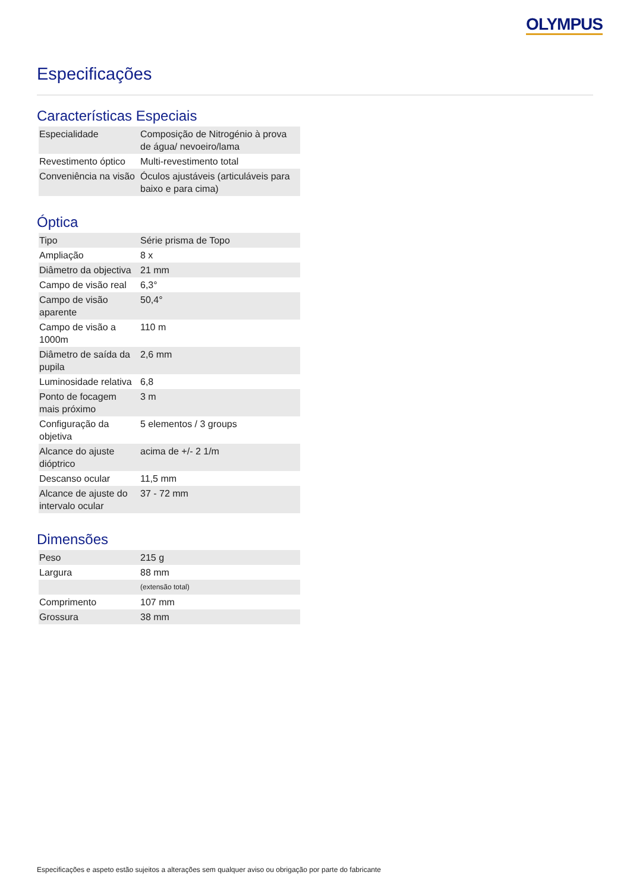OLYMPUS
Especificações
Características Especiais
| Especialidade | Composição de Nitrogénio à prova de água/ nevoeiro/lama |
| Revestimento óptico | Multi-revestimento total |
| Conveniência na visão | Óculos ajustáveis (articuláveis para baixo e para cima) |
Óptica
| Tipo | Série prisma de Topo |
| Ampliação | 8 x |
| Diâmetro da objectiva | 21 mm |
| Campo de visão real | 6,3° |
| Campo de visão aparente | 50,4° |
| Campo de visão a 1000m | 110 m |
| Diâmetro de saída da pupila | 2,6 mm |
| Luminosidade relativa | 6,8 |
| Ponto de focagem mais próximo | 3 m |
| Configuração da objetiva | 5 elementos / 3 groups |
| Alcance do ajuste dióptrico | acima de +/- 2 1/m |
| Descanso ocular | 11,5 mm |
| Alcance de ajuste do intervalo ocular | 37 - 72 mm |
Dimensões
| Peso | 215 g |
| Largura | 88 mm |
| | (extensão total) |
| Comprimento | 107 mm |
| Grossura | 38 mm |
Especificações e aspeto estão sujeitos a alterações sem qualquer aviso ou obrigação por parte do fabricante